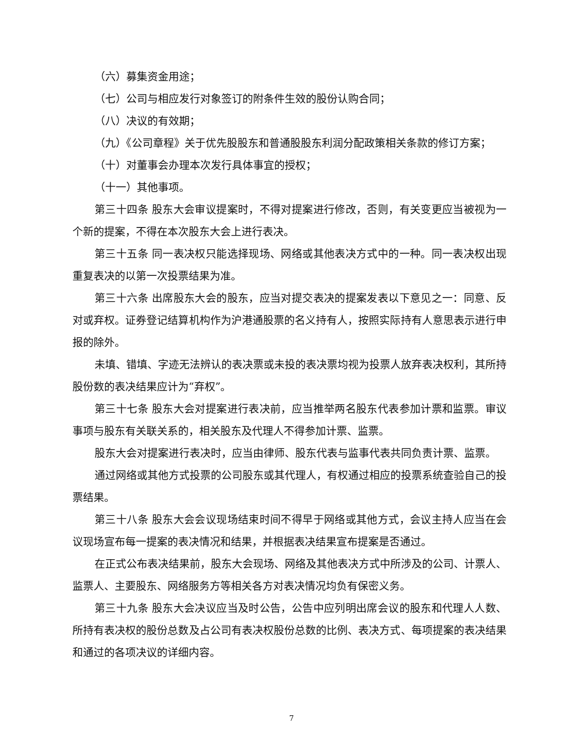（六）募集资金用途；
（七）公司与相应发行对象签订的附条件生效的股份认购合同；
（八）决议的有效期；
（九）《公司章程》关于优先股股东和普通股股东利润分配政策相关条款的修订方案；
（十）对董事会办理本次发行具体事宜的授权；
（十一）其他事项。
第三十四条 股东大会审议提案时，不得对提案进行修改，否则，有关变更应当被视为一个新的提案，不得在本次股东大会上进行表决。
第三十五条 同一表决权只能选择现场、网络或其他表决方式中的一种。同一表决权出现重复表决的以第一次投票结果为准。
第三十六条 出席股东大会的股东，应当对提交表决的提案发表以下意见之一：同意、反对或弃权。证券登记结算机构作为沪港通股票的名义持有人，按照实际持有人意思表示进行申报的除外。
未填、错填、字迹无法辨认的表决票或未投的表决票均视为投票人放弃表决权利，其所持股份数的表决结果应计为“弃权”。
第三十七条 股东大会对提案进行表决前，应当推举两名股东代表参加计票和监票。审议事项与股东有关联关系的，相关股东及代理人不得参加计票、监票。
股东大会对提案进行表决时，应当由律师、股东代表与监事代表共同负责计票、监票。
通过网络或其他方式投票的公司股东或其代理人，有权通过相应的投票系统查验自己的投票结果。
第三十八条 股东大会会议现场结束时间不得早于网络或其他方式，会议主持人应当在会议现场宣布每一提案的表决情况和结果，并根据表决结果宣布提案是否通过。
在正式公布表决结果前，股东大会现场、网络及其他表决方式中所涉及的公司、计票人、监票人、主要股东、网络服务方等相关各方对表决情况均负有保密义务。
第三十九条 股东大会决议应当及时公告，公告中应列明出席会议的股东和代理人人数、所持有表决权的股份总数及占公司有表决权股份总数的比例、表决方式、每项提案的表决结果和通过的各项决议的详细内容。
7